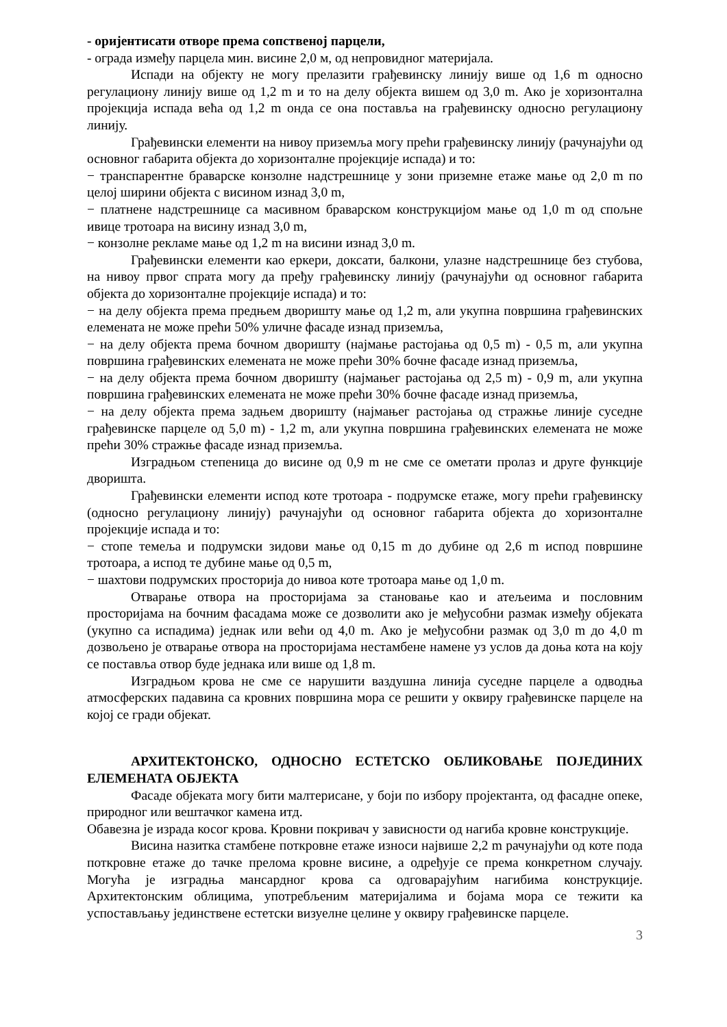- оријентисати отворе према сопственој парцели,
- ограда између парцела мин. висине 2,0 м, од непровидног материјала.
Испади на објекту не могу прелазити грађевинску линију више од 1,6 m односно регулациону линију више од 1,2 m и то на делу објекта вишем од 3,0 m. Ако је хоризонтална пројекција испада већа од 1,2 m онда се она поставља на грађевинску односно регулациону линију.
Грађевински елементи на нивоу приземља могу прећи грађевинску линију (рачунајући од основног габарита објекта до хоризонталне пројекције испада) и то:
− транспарентне браварске конзолне надстрешнице у зони приземне етаже мање од 2,0 m по целој ширини објекта с висином изнад 3,0 m,
− платнене надстрешнице са масивном браварском конструкцијом мање од 1,0 m од спољне ивице тротоара на висину изнад 3,0 m,
− конзолне рекламе мање од 1,2 m на висини изнад 3,0 m.
Грађевински елементи као еркери, доксати, балкони, улазне надстрешнице без стубова, на нивоу првог спрата могу да пређу грађевинску линију (рачунајући од основног габарита објекта до хоризонталне пројекције испада) и то:
− на делу објекта према предњем дворишту мање од 1,2 m, али укупна површина грађевинских елемената не може прећи 50% уличне фасаде изнад приземља,
− на делу објекта према бочном дворишту (најмање растојања од 0,5 m) - 0,5 m, али укупна површина грађевинских елемената не може прећи 30% бочне фасаде изнад приземља,
− на делу објекта према бочном дворишту (најмањег растојања од 2,5 m) - 0,9 m, али укупна површина грађевинских елемената не може прећи 30% бочне фасаде изнад приземља,
− на делу објекта према задњем дворишту (најмањег растојања од стражње линије суседне грађевинске парцеле од 5,0 m) - 1,2 m, али укупна површина грађевинских елемената не може прећи 30% стражње фасаде изнад приземља.
Изградњом степеница до висине од 0,9 m не сме се ометати пролаз и друге функције дворишта.
Грађевински елементи испод коте тротоара - подрумске етаже, могу прећи грађевинску (односно регулациону линију) рачунајући од основног габарита објекта до хоризонталне пројекције испада и то:
− стопе темеља и подрумски зидови мање од 0,15 m до дубине од 2,6 m испод површине тротоара, а испод те дубине мање од 0,5 m,
− шахтови подрумских просторија до нивоа коте тротоара мање од 1,0 m.
Отварање отвора на просторијама за становање као и атељеима и пословним просторијама на бочним фасадама може се дозволити ако је међусобни размак између објеката (укупно са испадима) једнак или већи од 4,0 m. Ако је међусобни размак од 3,0 m до 4,0 m дозвољено је отварање отвора на просторијама нестамбене намене уз услов да доња кота на коју се поставља отвор буде једнака или више од 1,8 m.
Изградњом крова не сме се нарушити ваздушна линија суседне парцеле а одводња атмосферских падавина са кровних површина мора се решити у оквиру грађевинске парцеле на којој се гради објекат.
АРХИТЕКТОНСКО, ОДНОСНО ЕСТЕТСКО ОБЛИКОВАЊЕ ПОЈЕДИНИХ ЕЛЕМЕНАТА ОБЈЕКТА
Фасаде објеката могу бити малтерисане, у боји по избору пројектанта, од фасадне опеке, природног или вештачког камена итд.
Обавезна је израда косог крова. Кровни покривач у зависности од нагиба кровне конструкције.
Висина назитка стамбене поткровне етаже износи највише 2,2 m рачунајући од коте пода поткровне етаже до тачке прелома кровне висине, а одређује се према конкретном случају. Могућа је изградња мансардног крова са одговарајућим нагибима конструкције. Архитектонским облицима, употребљеним материјалима и бојама мора се тежити ка успостављању јединствене естетски визуелне целине у оквиру грађевинске парцеле.
3